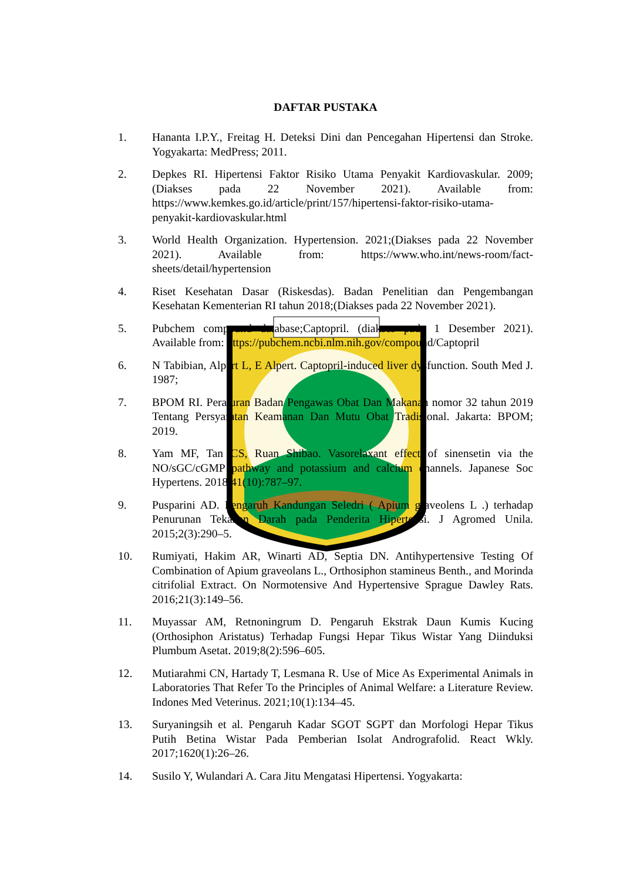DAFTAR PUSTAKA
1. Hananta I.P.Y., Freitag H. Deteksi Dini dan Pencegahan Hipertensi dan Stroke. Yogyakarta: MedPress; 2011.
2. Depkes RI. Hipertensi Faktor Risiko Utama Penyakit Kardiovaskular. 2009;(Diakses pada 22 November 2021). Available from: https://www.kemkes.go.id/article/print/157/hipertensi-faktor-risiko-utama-penyakit-kardiovaskular.html
3. World Health Organization. Hypertension. 2021;(Diakses pada 22 November 2021). Available from: https://www.who.int/news-room/fact-sheets/detail/hypertension
4. Riset Kesehatan Dasar (Riskesdas). Badan Penelitian dan Pengembangan Kesehatan Kementerian RI tahun 2018;(Diakses pada 22 November 2021).
5. Pubchem compound database;Captopril. (diakses pada 1 Desember 2021). Available from: https://pubchem.ncbi.nlm.nih.gov/compound/Captopril
6. N Tabibian, Alpert L, E Alpert. Captopril-induced liver dysfunction. South Med J. 1987;
7. BPOM RI. Peraturan Badan Pengawas Obat Dan Makanan nomor 32 tahun 2019 Tentang Persyaratan Keamanan Dan Mutu Obat Tradisional. Jakarta: BPOM; 2019.
8. Yam MF, Tan CS, Ruan Shibao. Vasorelaxant effect of sinensetin via the NO/sGC/cGMP pathway and potassium and calcium channels. Japanese Soc Hypertens. 2018;41(10):787–97.
9. Pusparini AD. Pengaruh Kandungan Seledri ( Apium graveolens L .) terhadap Penurunan Tekanan Darah pada Penderita Hipertensi. J Agromed Unila. 2015;2(3):290–5.
10. Rumiyati, Hakim AR, Winarti AD, Septia DN. Antihypertensive Testing Of Combination of Apium graveolans L., Orthosiphon stamineus Benth., and Morinda citrifolial Extract. On Normotensive And Hypertensive Sprague Dawley Rats. 2016;21(3):149–56.
11. Muyassar AM, Retnoningrum D. Pengaruh Ekstrak Daun Kumis Kucing (Orthosiphon Aristatus) Terhadap Fungsi Hepar Tikus Wistar Yang Diinduksi Plumbum Asetat. 2019;8(2):596–605.
12. Mutiarahmi CN, Hartady T, Lesmana R. Use of Mice As Experimental Animals in Laboratories That Refer To the Principles of Animal Welfare: a Literature Review. Indones Med Veterinus. 2021;10(1):134–45.
13. Suryaningsih et al. Pengaruh Kadar SGOT SGPT dan Morfologi Hepar Tikus Putih Betina Wistar Pada Pemberian Isolat Andrografolid. React Wkly. 2017;1620(1):26–26.
14. Susilo Y, Wulandari A. Cara Jitu Mengatasi Hipertensi. Yogyakarta: